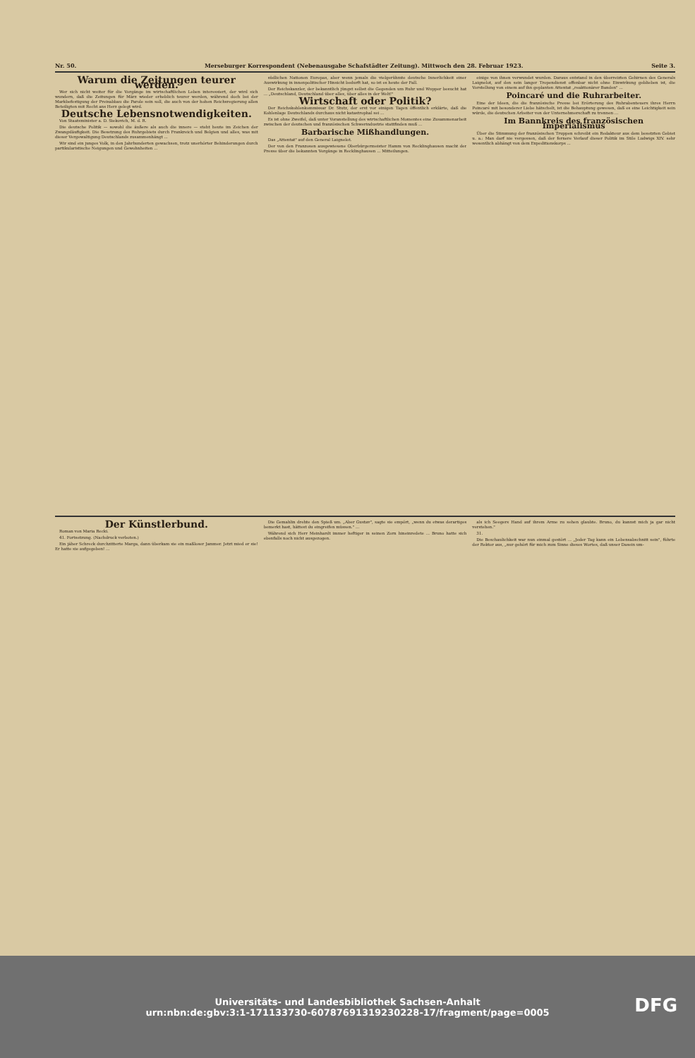Nr. 50. Merseburger Korrespondent (Nebenausgabe Schafstädter Zeitung). Mittwoch den 28. Februar 1923. Seite 3.
Warum die Zeitungen teurer werden.
Wer sich nicht weiter für die Vorgänge im wirtschaftlichen Leben interessiert, der wird sich wundern, daß die Zeitungen für März wieder erheblich teurer werden, während doch bei der Markbefestigung der Preisabbau die Parole sein soll, die auch von der hohen Reichsregierung allen Beteiligten mit Recht ans Herz gelegt wird.
Deutsche Lebensnotwendigkeiten.
Von Staatsminister a. D. Siekovich, M. d. R.
Die deutsche Politik — sowohl die äußere als auch die innere — steht heute im Zeichen der Zwangsläufigkeit. Die Besetzung des Ruhrgebiets durch Frankreich und Belgien und alles, was mit dieser Vergewaltigung Deutschlands zusammenhängt ...
Wir sind ein junges Volk, in den Jahrhunderten gewachsen, trotz unerhörter Behinderungen durch partikularistische Neigungen und Gewohnheiten ...
südlichen Nationen Europas, aber wenn jemals die vielgerühmte deutsche Innerlichkeit einer Auswirkung in innenpolitischer Hinsicht bedurft hat, so ist es heute der Fall.
Der Reichskanzler, der bekanntlich jüngst selbst die Gegenden um Ruhr und Wupper besucht hat ... „Deutschland, Deutschland über alles, über alles in der Welt!"
Wirtschaft oder Politik?
Der Reichskohlenkommissar Dr. Stutz, der erst vor einigen Tagen öffentlich erklärte, daß die Kohlenlage Deutschlands durchaus nicht katastrophal sei ...
Es ist ohne Zweifel, daß unter Voranstellung des wirtschaftlichen Momentes eine Zusammenarbeit zwischen der deutschen und französischen Schwerindustrie stattfinden muß ...
Barbarische Mißhandlungen.
Das „Attentat" auf den General Laignelot.
Der von den Franzosen ausgewiesene Oberbürgermeister Hamm von Recklinghausen macht der Presse über die bekannten Vorgänge in Recklinghausen ... Mitteilungen.
einige von ihnen verwundet wurden. Daraus entstand in den überreizten Gehirnen des Generals Laignelot, auf den sein langer Tropendienst offenbar nicht ohne Einwirkung geblieben ist, die Vorstellung von einem auf ihn geplanten Attentat „reaktionärer Banden" ...
Poincaré und die Ruhrarbeiter.
Eine der Ideen, die die französische Presse bei Erörterung des Ruhrabenteuers ihres Herrn Poincaré mit besonderer Liebe hätschelt, ist die Behauptung gewesen, daß es eine Leichtigkeit sein würde, die deutschen Arbeiter von der Unternehmerschaft zu trennen ...
Im Bannkreis des französischen Imperialismus
Über die Stimmung der französischen Truppen schreibt ein Redakteur aus dem besetzten Gebiet u. a.: Man darf nie vergessen, daß der fernere Verlauf dieser Politik im Stile Ludwigs XIV. sehr wesentlich abhängt von dem Expeditionskorps ...
Der Künstlerbund.
Roman von Maria Recki.
41. Fortsetzung. (Nachdruck verboten.)
Ein jäher Schreck durchzitterte Marga, dann überkam sie ein maßloser Jammer. Jetzt mied er sie! Er hatte sie aufgegeben! ...
Die Gemahlin drehte den Spieß um. „Aber Gustav", sagte sie empört, „wenn du etwas derartiges bemerkt hast, hättest du eingreifen müssen." ...
Während sich Herr Meinhardt immer heftiger in seinen Zorn hineinredete ... Bruno hatte sich ebenfalls noch nicht ausgezogen.
als ich Seegers Hand auf ihrem Arme zu sehen glaubte. Bruno, du kannst mich ja gar nicht verstehen."
31.
Die Beschaulichkeit war nun einmal gestört ... „Jeder Tag kann ein Lebensabschnitt sein", führte der Rektor aus, „nur gehört für mich zum Sinne dieses Wortes, daß unser Dasein um-
Universitäts- und Landesbibliothek Sachsen-Anhalt
urn:nbn:de:gbv:3:1-171133730-60787691319230228-17/fragment/page=0005
DFG